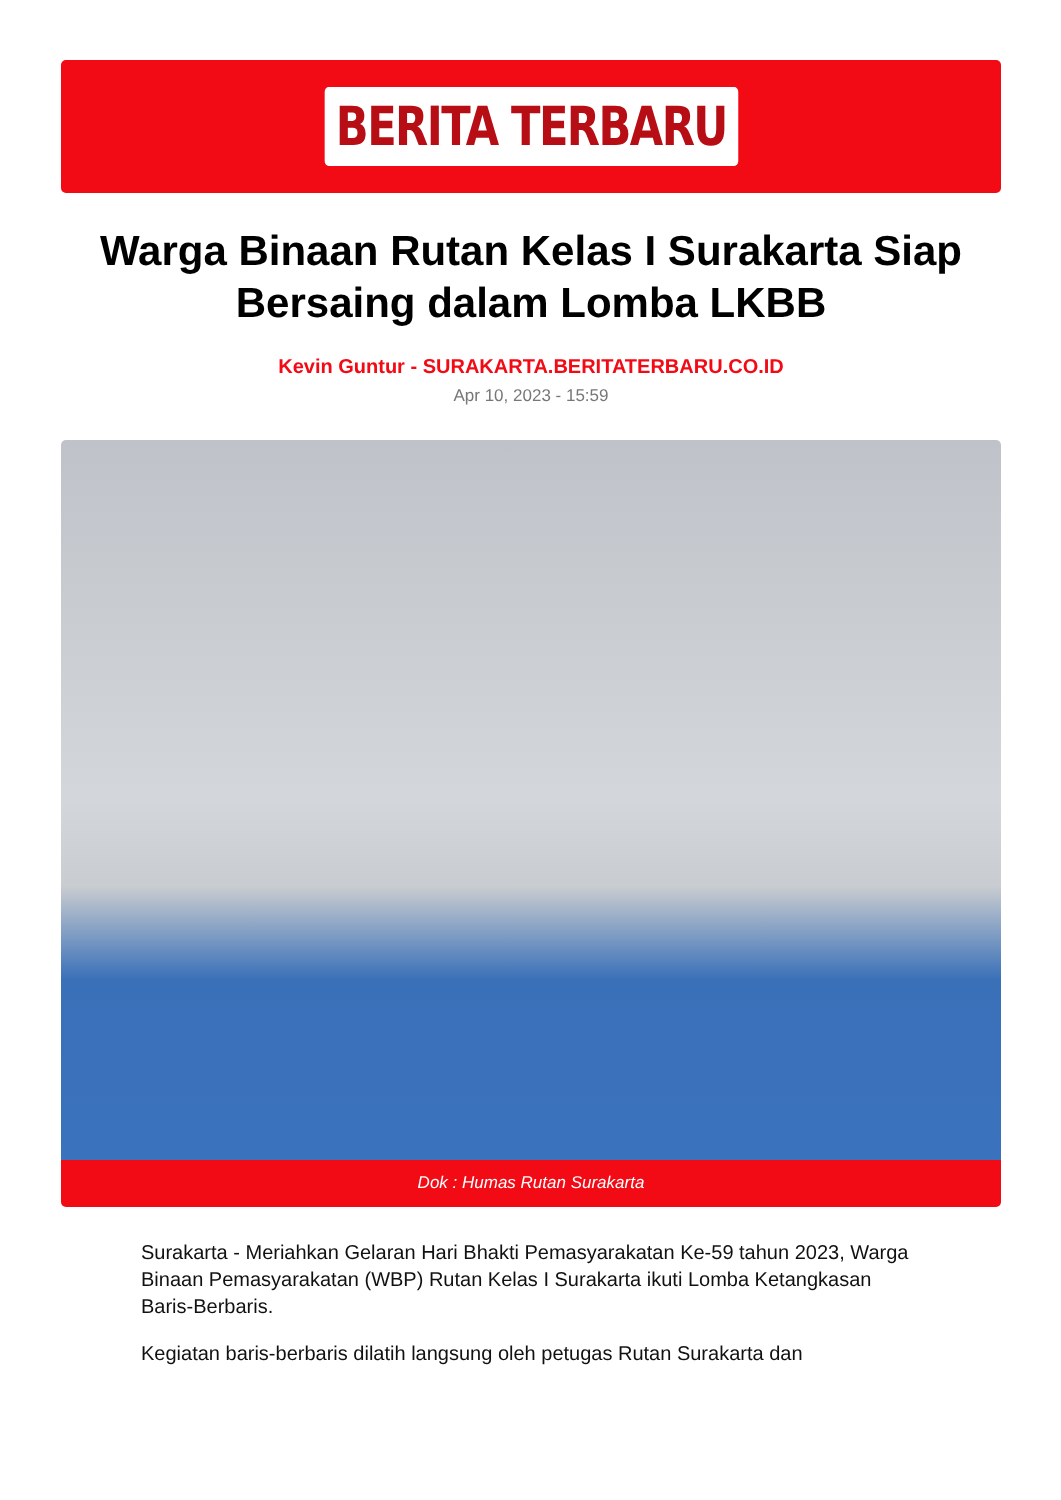BERITA TERBARU
Warga Binaan Rutan Kelas I Surakarta Siap Bersaing dalam Lomba LKBB
Kevin Guntur - SURAKARTA.BERITATERBARU.CO.ID
Apr 10, 2023 - 15:59
Dok : Humas Rutan Surakarta
Surakarta - Meriahkan Gelaran Hari Bhakti Pemasyarakatan Ke-59 tahun 2023, Warga Binaan Pemasyarakatan (WBP) Rutan Kelas I Surakarta ikuti Lomba Ketangkasan Baris-Berbaris.
Kegiatan baris-berbaris dilatih langsung oleh petugas Rutan Surakarta dan